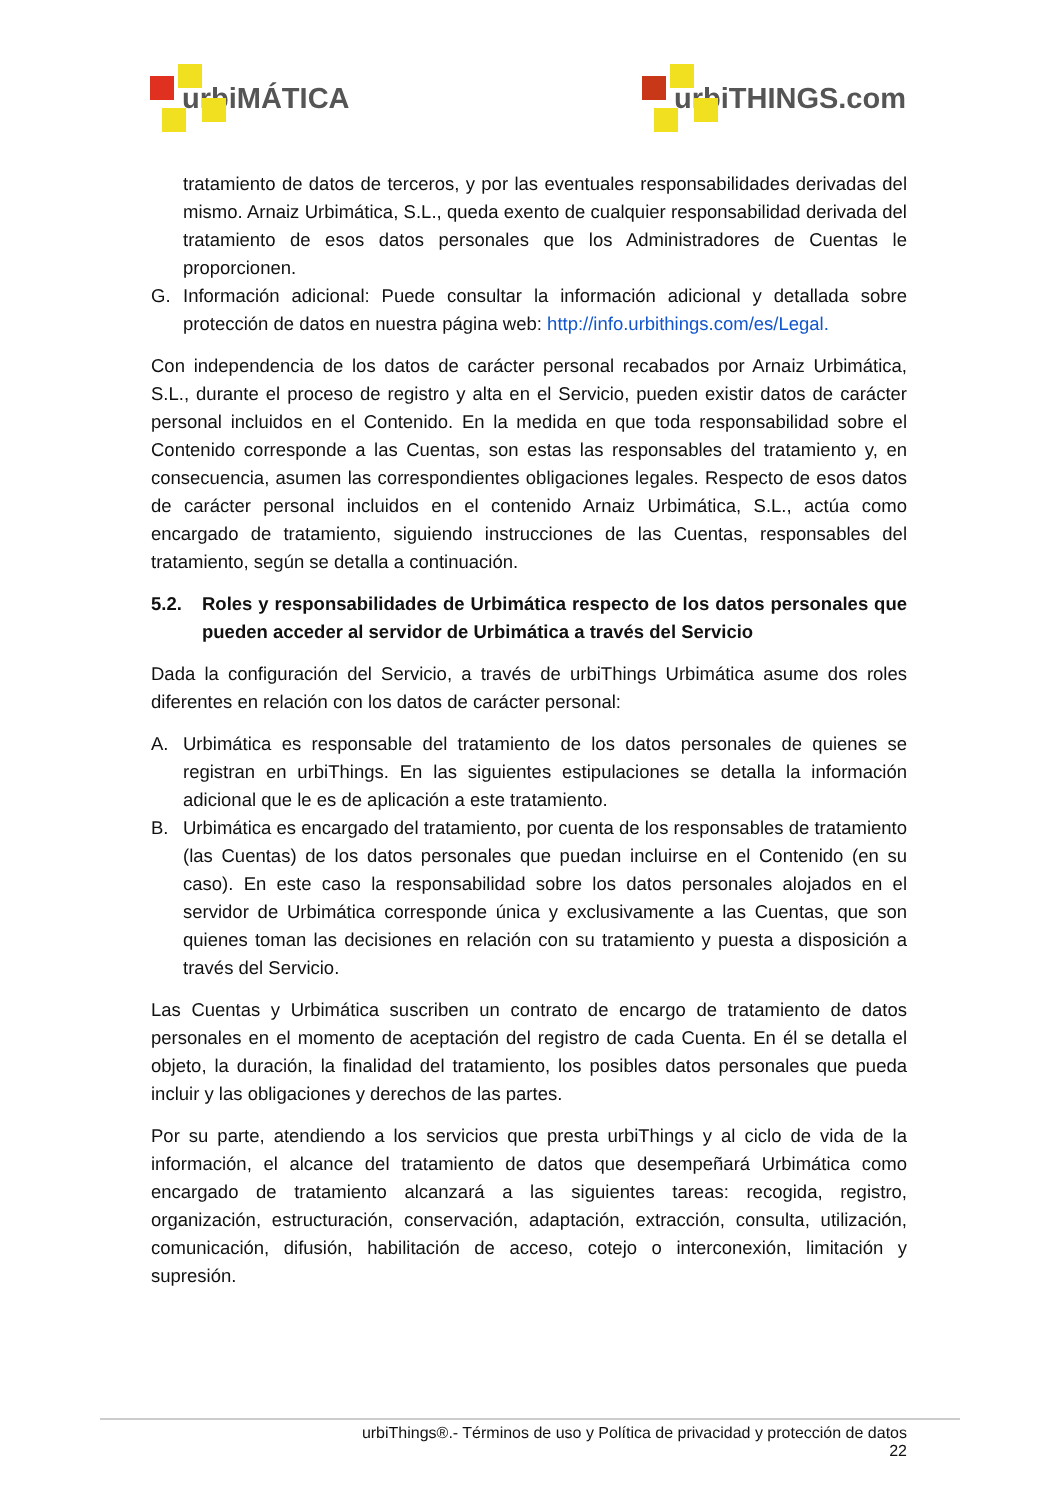urbiMÁTICA urbiTHINGS.com
tratamiento de datos de terceros, y por las eventuales responsabilidades derivadas del mismo. Arnaiz Urbimática, S.L., queda exento de cualquier responsabilidad derivada del tratamiento de esos datos personales que los Administradores de Cuentas le proporcionen.
G. Información adicional: Puede consultar la información adicional y detallada sobre protección de datos en nuestra página web: http://info.urbithings.com/es/Legal.
Con independencia de los datos de carácter personal recabados por Arnaiz Urbimática, S.L., durante el proceso de registro y alta en el Servicio, pueden existir datos de carácter personal incluidos en el Contenido. En la medida en que toda responsabilidad sobre el Contenido corresponde a las Cuentas, son estas las responsables del tratamiento y, en consecuencia, asumen las correspondientes obligaciones legales. Respecto de esos datos de carácter personal incluidos en el contenido Arnaiz Urbimática, S.L., actúa como encargado de tratamiento, siguiendo instrucciones de las Cuentas, responsables del tratamiento, según se detalla a continuación.
5.2. Roles y responsabilidades de Urbimática respecto de los datos personales que pueden acceder al servidor de Urbimática a través del Servicio
Dada la configuración del Servicio, a través de urbiThings Urbimática asume dos roles diferentes en relación con los datos de carácter personal:
A. Urbimática es responsable del tratamiento de los datos personales de quienes se registran en urbiThings. En las siguientes estipulaciones se detalla la información adicional que le es de aplicación a este tratamiento.
B. Urbimática es encargado del tratamiento, por cuenta de los responsables de tratamiento (las Cuentas) de los datos personales que puedan incluirse en el Contenido (en su caso). En este caso la responsabilidad sobre los datos personales alojados en el servidor de Urbimática corresponde única y exclusivamente a las Cuentas, que son quienes toman las decisiones en relación con su tratamiento y puesta a disposición a través del Servicio.
Las Cuentas y Urbimática suscriben un contrato de encargo de tratamiento de datos personales en el momento de aceptación del registro de cada Cuenta. En él se detalla el objeto, la duración, la finalidad del tratamiento, los posibles datos personales que pueda incluir y las obligaciones y derechos de las partes.
Por su parte, atendiendo a los servicios que presta urbiThings y al ciclo de vida de la información, el alcance del tratamiento de datos que desempeñará Urbimática como encargado de tratamiento alcanzará a las siguientes tareas: recogida, registro, organización, estructuración, conservación, adaptación, extracción, consulta, utilización, comunicación, difusión, habilitación de acceso, cotejo o interconexión, limitación y supresión.
urbiThings®.- Términos de uso y Política de privacidad y protección de datos
22